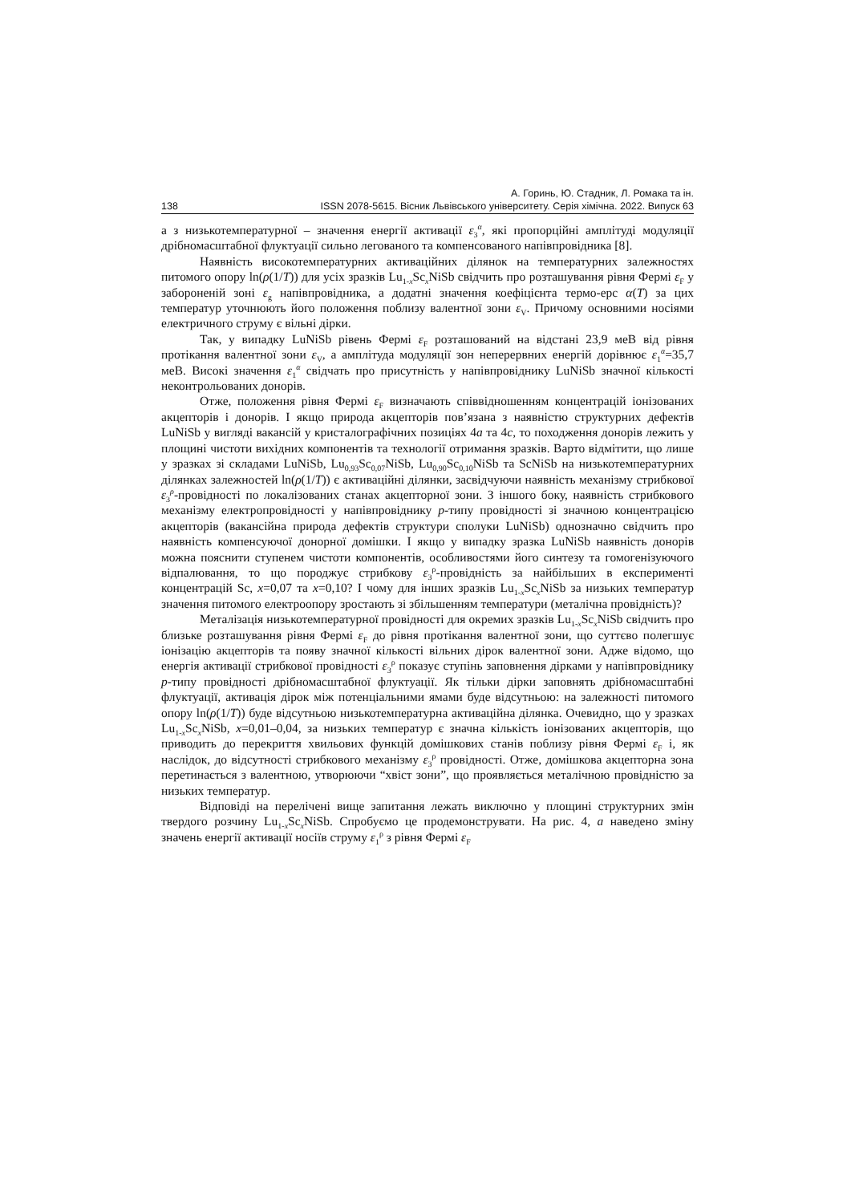А. Горинь, Ю. Стадник, Л. Ромака та ін.
138 ISSN 2078-5615. Вісник Львівського університету. Серія хімічна. 2022. Випуск 63
а з низькотемпературної – значення енергії активації ε<sub>3</sub><sup>α</sup>, які пропорційні амплітуді модуляції дрібномасштабної флуктуації сильно легованого та компенсованого напівпровідника [8].
Наявність високотемпературних активаційних ділянок на температурних залежностях питомого опору ln(ρ(1/T)) для усіх зразків Lu<sub>1-x</sub>Sc<sub>x</sub>NiSb свідчить про розташування рівня Фермі ε<sub>F</sub> у забороненій зоні ε<sub>g</sub> напівпровідника, а додатні значення коефіцієнта термо-ерс α(T) за цих температур уточнюють його положення поблизу валентної зони ε<sub>V</sub>. Причому основними носіями електричного струму є вільні дірки.
Так, у випадку LuNiSb рівень Фермі ε<sub>F</sub> розташований на відстані 23,9 меВ від рівня протікання валентної зони ε<sub>V</sub>, а амплітуда модуляції зон неперервних енергій дорівнює ε<sub>1</sub><sup>α</sup>=35,7 меВ. Високі значення ε<sub>1</sub><sup>α</sup> свідчать про присутність у напівпровіднику LuNiSb значної кількості неконтрольованих донорів.
Отже, положення рівня Фермі ε<sub>F</sub> визначають співвідношенням концентрацій іонізованих акцепторів і донорів. І якщо природа акцепторів пов’язана з наявністю структурних дефектів LuNiSb у вигляді вакансій у кристалографічних позиціях 4a та 4c, то походження донорів лежить у площині чистоти вихідних компонентів та технології отримання зразків. Варто відмітити, що лише у зразках зі складами LuNiSb, Lu<sub>0,93</sub>Sc<sub>0,07</sub>NiSb, Lu<sub>0,90</sub>Sc<sub>0,10</sub>NiSb та ScNiSb на низькотемпературних ділянках залежностей ln(ρ(1/T)) є активаційні ділянки, засвідчуючи наявність механізму стрибкової ε<sub>3</sub><sup>ρ</sup>-провідності по локалізованих станах акцепторної зони. З іншого боку, наявність стрибкового механізму електропровідності у напівпровіднику p-типу провідності зі значною концентрацією акцепторів (вакансійна природа дефектів структури сполуки LuNiSb) однозначно свідчить про наявність компенсуючої донорної домішки. І якщо у випадку зразка LuNiSb наявність донорів можна пояснити ступенем чистоти компонентів, особливостями його синтезу та гомогенізуючого відпалювання, то що породжує стрибкову ε<sub>3</sub><sup>ρ</sup>-провідність за найбільших в експерименті концентрацій Sc, x=0,07 та x=0,10? І чому для інших зразків Lu<sub>1-x</sub>Sc<sub>x</sub>NiSb за низьких температур значення питомого електроопору зростають зі збільшенням температури (металічна провідність)?
Металізація низькотемпературної провідності для окремих зразків Lu<sub>1-x</sub>Sc<sub>x</sub>NiSb свідчить про близьке розташування рівня Фермі ε<sub>F</sub> до рівня протікання валентної зони, що суттєво полегшує іонізацію акцепторів та появу значної кількості вільних дірок валентної зони. Адже відомо, що енергія активації стрибкової провідності ε<sub>3</sub><sup>ρ</sup> показує ступінь заповнення дірками у напівпровіднику p-типу провідності дрібномасштабної флуктуації. Як тільки дірки заповнять дрібномасштабні флуктуації, активація дірок між потенціальними ямами буде відсутньою: на залежності питомого опору ln(ρ(1/T)) буде відсутньою низькотемпературна активаційна ділянка. Очевидно, що у зразках Lu<sub>1-x</sub>Sc<sub>x</sub>NiSb, x=0,01–0,04, за низьких температур є значна кількість іонізованих акцепторів, що приводить до перекриття хвильових функцій домішкових станів поблизу рівня Фермі ε<sub>F</sub> і, як наслідок, до відсутності стрибкового механізму ε<sub>3</sub><sup>ρ</sup> провідності. Отже, домішкова акцепторна зона перетинається з валентною, утворюючи “хвіст зони”, що проявляється металічною провідністю за низьких температур.
Відповіді на перелічені вище запитання лежать виключно у площині структурних змін твердого розчину Lu<sub>1-x</sub>Sc<sub>x</sub>NiSb. Спробуємо це продемонструвати. На рис. 4, а наведено зміну значень енергії активації носіїв струму ε<sub>1</sub><sup>ρ</sup> з рівня Фермі ε<sub>F</sub>